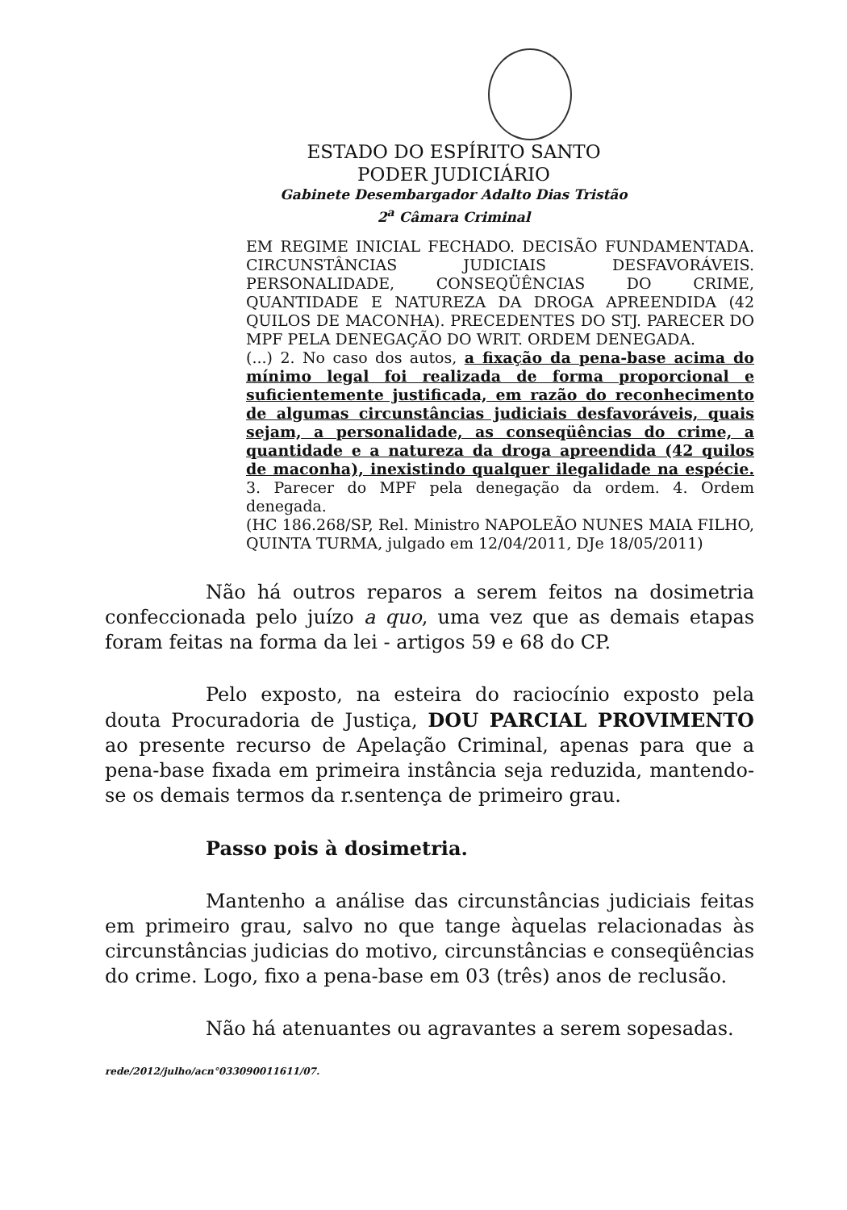ESTADO DO ESPÍRITO SANTO
PODER JUDICIÁRIO
Gabinete Desembargador Adalto Dias Tristão
2<sup>a</sup> Câmara Criminal
EM REGIME INICIAL FECHADO. DECISÃO FUNDAMENTADA. CIRCUNSTÂNCIAS JUDICIAIS DESFAVORÁVEIS. PERSONALIDADE, CONSEQÜÊNCIAS DO CRIME, QUANTIDADE E NATUREZA DA DROGA APREENDIDA (42 QUILOS DE MACONHA). PRECEDENTES DO STJ. PARECER DO MPF PELA DENEGAÇÃO DO WRIT. ORDEM DENEGADA.
(...) 2. No caso dos autos, a fixação da pena-base acima do mínimo legal foi realizada de forma proporcional e suficientemente justificada, em razão do reconhecimento de algumas circunstâncias judiciais desfavoráveis, quais sejam, a personalidade, as conseqüências do crime, a quantidade e a natureza da droga apreendida (42 quilos de maconha), inexistindo qualquer ilegalidade na espécie. 3. Parecer do MPF pela denegação da ordem. 4. Ordem denegada.
(HC 186.268/SP, Rel. Ministro NAPOLEÃO NUNES MAIA FILHO, QUINTA TURMA, julgado em 12/04/2011, DJe 18/05/2011)
Não há outros reparos a serem feitos na dosimetria confeccionada pelo juízo a quo, uma vez que as demais etapas foram feitas na forma da lei - artigos 59 e 68 do CP.
Pelo exposto, na esteira do raciocínio exposto pela douta Procuradoria de Justiça, DOU PARCIAL PROVIMENTO ao presente recurso de Apelação Criminal, apenas para que a pena-base fixada em primeira instância seja reduzida, mantendo-se os demais termos da r.sentença de primeiro grau.
Passo pois à dosimetria.
Mantenho a análise das circunstâncias judiciais feitas em primeiro grau, salvo no que tange àquelas relacionadas às circunstâncias judicias do motivo, circunstâncias e conseqüências do crime. Logo, fixo a pena-base em 03 (três) anos de reclusão.
Não há atenuantes ou agravantes a serem sopesadas.
rede/2012/julho/acn°033090011611/07.